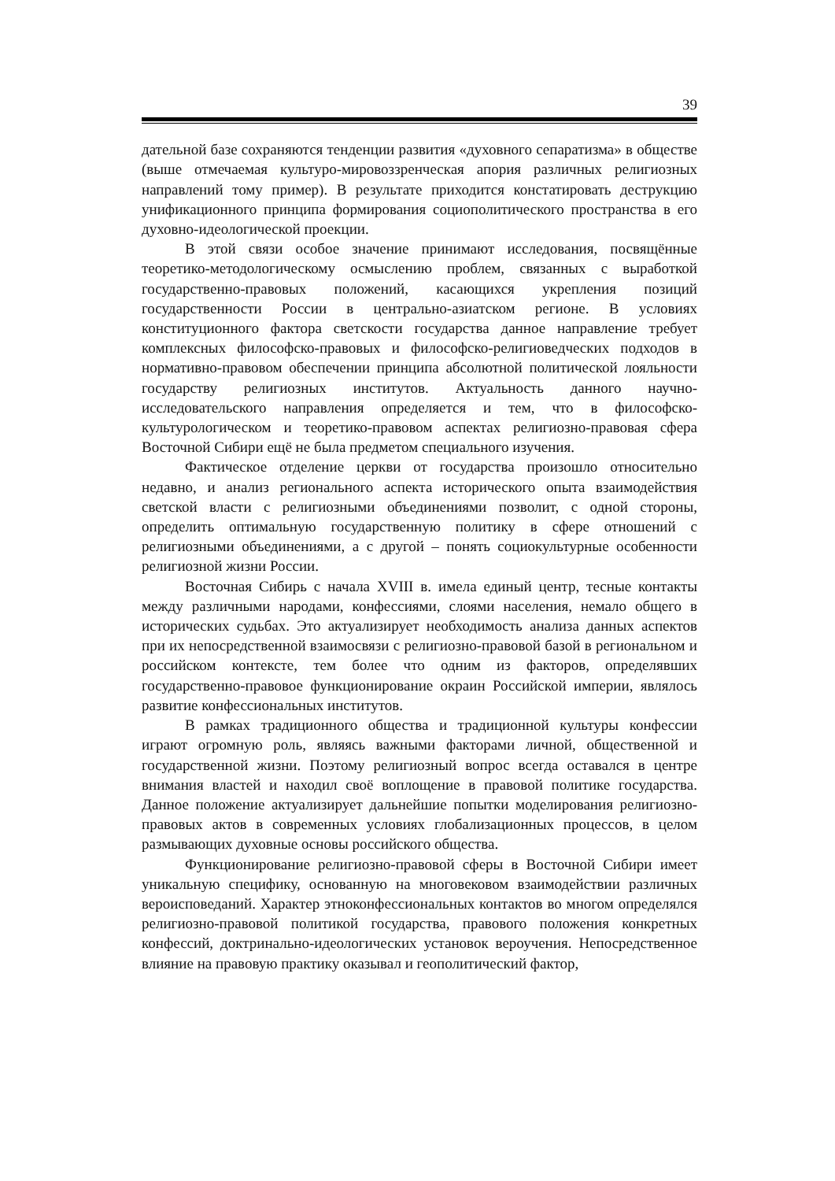39
дательной базе сохраняются тенденции развития «духовного сепаратизма» в обществе (выше отмечаемая культуро-мировоззренческая апория различных религиозных направлений тому пример). В результате приходится констатировать деструкцию унификационного принципа формирования социополитического пространства в его духовно-идеологической проекции.
В этой связи особое значение принимают исследования, посвящённые теоретико-методологическому осмыслению проблем, связанных с выработкой государственно-правовых положений, касающихся укрепления позиций государственности России в центрально-азиатском регионе. В условиях конституционного фактора светскости государства данное направление требует комплексных философско-правовых и философско-религиоведческих подходов в нормативно-правовом обеспечении принципа абсолютной политической лояльности государству религиозных институтов. Актуальность данного научно-исследовательского направления определяется и тем, что в философско-культурологическом и теоретико-правовом аспектах религиозно-правовая сфера Восточной Сибири ещё не была предметом специального изучения.
Фактическое отделение церкви от государства произошло относительно недавно, и анализ регионального аспекта исторического опыта взаимодействия светской власти с религиозными объединениями позволит, с одной стороны, определить оптимальную государственную политику в сфере отношений с религиозными объединениями, а с другой – понять социокультурные особенности религиозной жизни России.
Восточная Сибирь с начала XVIII в. имела единый центр, тесные контакты между различными народами, конфессиями, слоями населения, немало общего в исторических судьбах. Это актуализирует необходимость анализа данных аспектов при их непосредственной взаимосвязи с религиозно-правовой базой в региональном и российском контексте, тем более что одним из факторов, определявших государственно-правовое функционирование окраин Российской империи, являлось развитие конфессиональных институтов.
В рамках традиционного общества и традиционной культуры конфессии играют огромную роль, являясь важными факторами личной, общественной и государственной жизни. Поэтому религиозный вопрос всегда оставался в центре внимания властей и находил своё воплощение в правовой политике государства. Данное положение актуализирует дальнейшие попытки моделирования религиозно-правовых актов в современных условиях глобализационных процессов, в целом размывающих духовные основы российского общества.
Функционирование религиозно-правовой сферы в Восточной Сибири имеет уникальную специфику, основанную на многовековом взаимодействии различных вероисповеданий. Характер этноконфессиональных контактов во многом определялся религиозно-правовой политикой государства, правового положения конкретных конфессий, доктринально-идеологических установок вероучения. Непосредственное влияние на правовую практику оказывал и геополитический фактор,